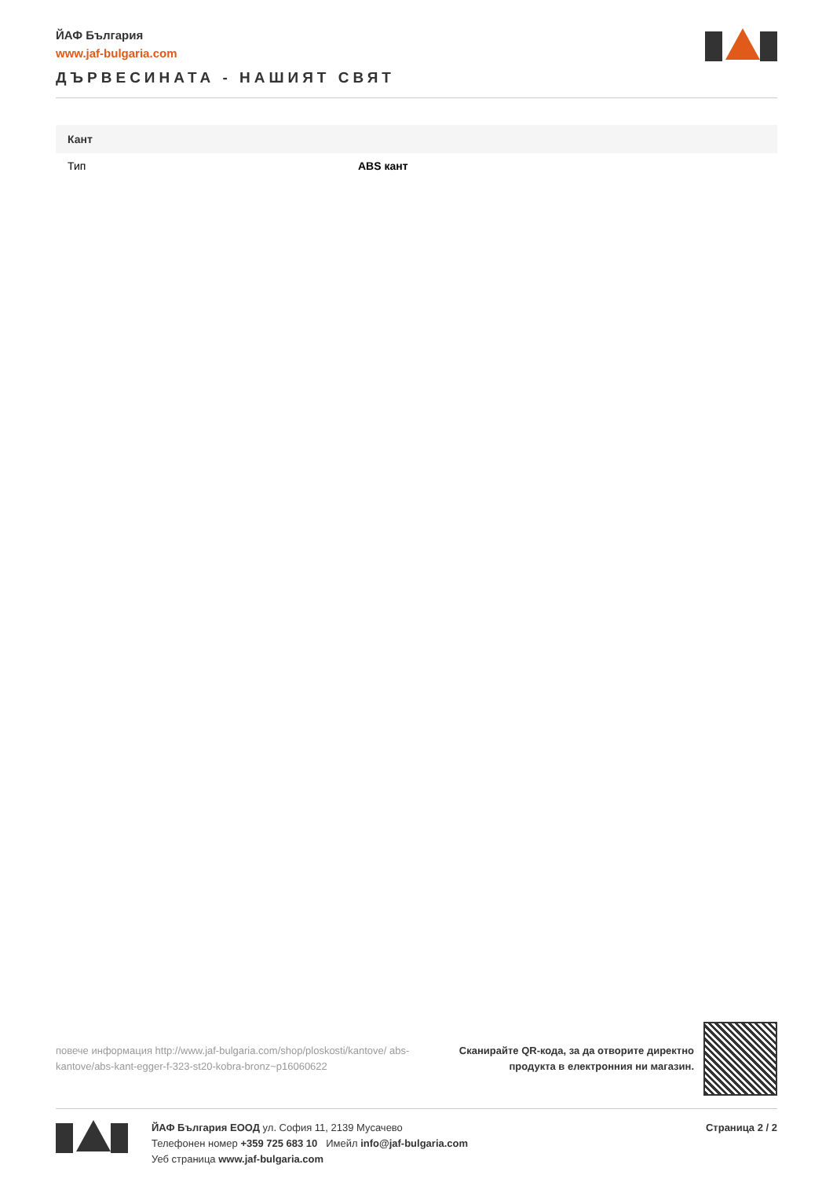ЙАФ България
www.jaf-bulgaria.com
ДЪРВЕСИНАТА - НАШИЯТ СВЯТ
| Кант | |
| --- | --- |
| Тип | ABS кант |
повече информация http://www.jaf-bulgaria.com/shop/ploskosti/kantove/ abs-kantove/abs-kant-egger-f-323-st20-kobra-bronz~p16060622
Сканирайте QR-кода, за да отворите директно
продукта в електронния ни магазин.
ЙАФ България ЕООД ул. София 11, 2139 Мусачево
Телефонен номер +359 725 683 10 Имейл info@jaf-bulgaria.com
Уеб страница www.jaf-bulgaria.com
Страница 2 / 2